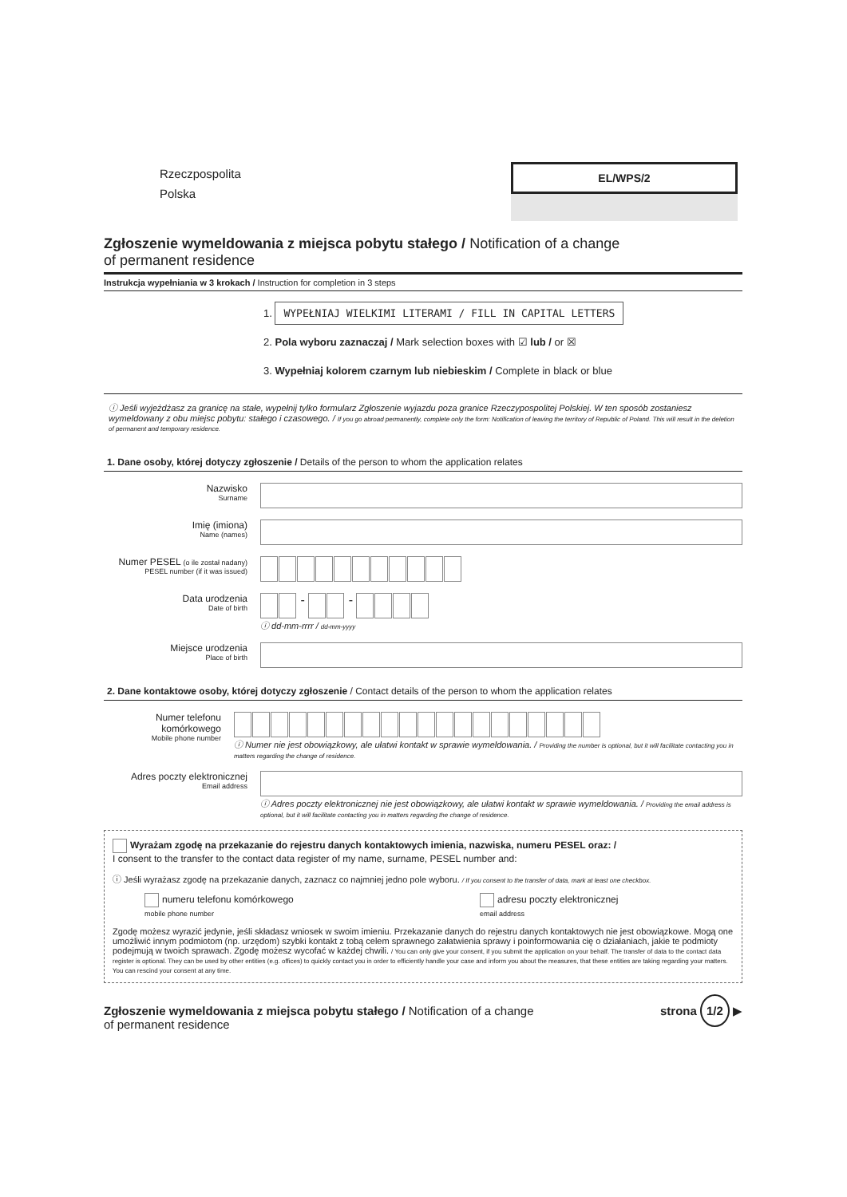Rzeczpospolita
Polska
EL/WPS/2
Zgłoszenie wymeldowania z miejsca pobytu stałego / Notification of a change
of permanent residence
Instrukcja wypełniania w 3 krokach / Instruction for completion in 3 steps
1. WYPEŁNIAJ WIELKIMI LITERAMI / FILL IN CAPITAL LETTERS
2. Pola wyboru zaznaczaj / Mark selection boxes with ☑ lub / or ☒
3. Wypełniaj kolorem czarnym lub niebieskim / Complete in black or blue
ⓘ Jeśli wyjeżdżasz za granicę na stałe, wypełnij tylko formularz Zgłoszenie wyjazdu poza granice Rzeczypospolitej Polskiej. W ten sposób zostaniesz wymeldowany z obu miejsc pobytu: stałego i czasowego. / If you go abroad permanently, complete only the form: Notification of leaving the territory of Republic of Poland. This will result in the deletion of permanent and temporary residence.
1. Dane osoby, której dotyczy zgłoszenie / Details of the person to whom the application relates
Nazwisko
Surname
Imię (imiona)
Name (names)
Numer PESEL (o ile został nadany)
PESEL number (if it was issued)
Data urodzenia
Date of birth
- -
ⓘ dd-mm-rrrr / dd-mm-yyyy
Miejsce urodzenia
Place of birth
2. Dane kontaktowe osoby, której dotyczy zgłoszenie / Contact details of the person to whom the application relates
Numer telefonu komórkowego
Mobile phone number
ⓘ Numer nie jest obowiązkowy, ale ułatwi kontakt w sprawie wymeldowania. / Providing the number is optional, but it will facilitate contacting you in matters regarding the change of residence.
Adres poczty elektronicznej
Email address
ⓘ Adres poczty elektronicznej nie jest obowiązkowy, ale ułatwi kontakt w sprawie wymeldowania. / Providing the email address is optional, but it will facilitate contacting you in matters regarding the change of residence.
Wyrażam zgodę na przekazanie do rejestru danych kontaktowych imienia, nazwiska, numeru PESEL oraz: /
I consent to the transfer to the contact data register of my name, surname, PESEL number and:
ⓘ Jeśli wyrażasz zgodę na przekazanie danych, zaznacz co najmniej jedno pole wyboru. / If you consent to the transfer of data, mark at least one checkbox.
numeru telefonu komórkowego
mobile phone number
adresu poczty elektronicznej
email address
Zgodę możesz wyrazić jedynie, jeśli składasz wniosek w swoim imieniu. Przekazanie danych do rejestru danych kontaktowych nie jest obowiązkowe. Mogą one umożliwić innym podmiotom (np. urzędom) szybki kontakt z tobą celem sprawnego załatwienia sprawy i poinformowania cię o działaniach, jakie te podmioty podejmują w twoich sprawach. Zgodę możesz wycofać w każdej chwili. / You can only give your consent, if you submit the application on your behalf. The transfer of data to the contact data register is optional. They can be used by other entities (e.g. offices) to quickly contact you in order to efficiently handle your case and inform you about the measures, that these entities are taking regarding your matters. You can rescind your consent at any time.
Zgłoszenie wymeldowania z miejsca pobytu stałego / Notification of a change
of permanent residence
strona 1/2 ▶